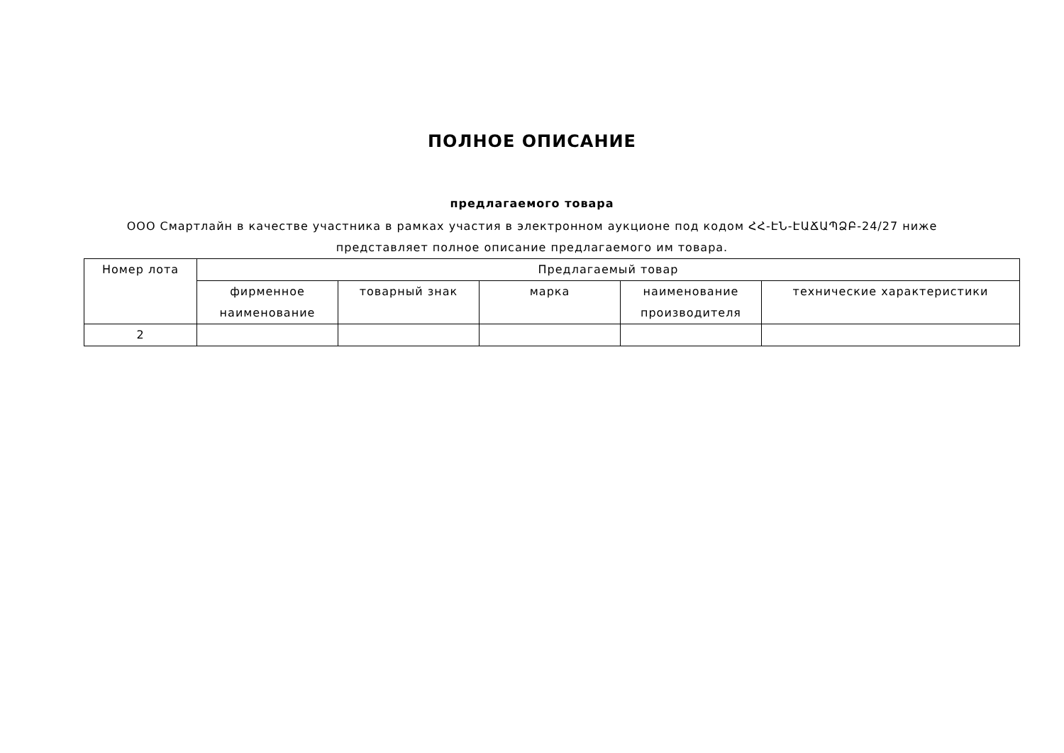ПОЛНОЕ ОПИСАНИЕ
предлагаемого товара
ООО Смартлайн в качестве участника в рамках участия в электронном аукционе под кодом ՀՀ-ԷՆ-ԷԱՃԱՊՁԲ-24/27 ниже представляет полное описание предлагаемого им товара.
| Номер лота | Предлагаемый товар | | | | |
| --- | --- | --- | --- | --- | --- |
| | фирменное наименование | товарный знак | марка | наименование производителя | технические характеристики |
| 2 | | | | | |